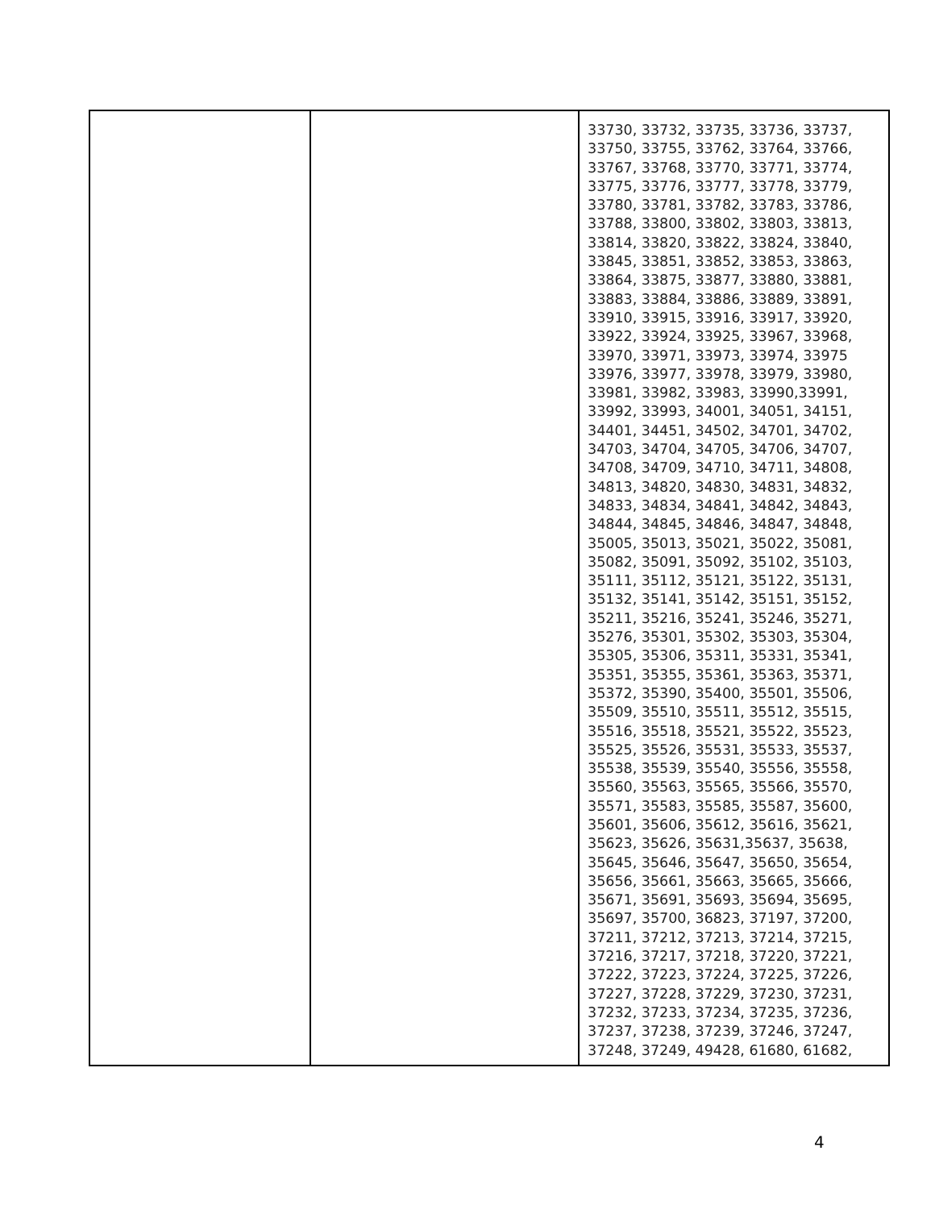| | | 33730, 33732, 33735, 33736, 33737, 33750, 33755, 33762, 33764, 33766, 33767, 33768, 33770, 33771, 33774, 33775, 33776, 33777, 33778, 33779, 33780, 33781, 33782, 33783, 33786, 33788, 33800, 33802, 33803, 33813, 33814, 33820, 33822, 33824, 33840, 33845, 33851, 33852, 33853, 33863, 33864, 33875, 33877, 33880, 33881, 33883, 33884, 33886, 33889, 33891, 33910, 33915, 33916, 33917, 33920, 33922, 33924, 33925, 33967, 33968, 33970, 33971, 33973, 33974, 33975 33976, 33977, 33978, 33979, 33980, 33981, 33982, 33983, 33990,33991, 33992, 33993, 34001, 34051, 34151, 34401, 34451, 34502, 34701, 34702, 34703, 34704, 34705, 34706, 34707, 34708, 34709, 34710, 34711, 34808, 34813, 34820, 34830, 34831, 34832, 34833, 34834, 34841, 34842, 34843, 34844, 34845, 34846, 34847, 34848, 35005, 35013, 35021, 35022, 35081, 35082, 35091, 35092, 35102, 35103, 35111, 35112, 35121, 35122, 35131, 35132, 35141, 35142, 35151, 35152, 35211, 35216, 35241, 35246, 35271, 35276, 35301, 35302, 35303, 35304, 35305, 35306, 35311, 35331, 35341, 35351, 35355, 35361, 35363, 35371, 35372, 35390, 35400, 35501, 35506, 35509, 35510, 35511, 35512, 35515, 35516, 35518, 35521, 35522, 35523, 35525, 35526, 35531, 35533, 35537, 35538, 35539, 35540, 35556, 35558, 35560, 35563, 35565, 35566, 35570, 35571, 35583, 35585, 35587, 35600, 35601, 35606, 35612, 35616, 35621, 35623, 35626, 35631,35637, 35638, 35645, 35646, 35647, 35650, 35654, 35656, 35661, 35663, 35665, 35666, 35671, 35691, 35693, 35694, 35695, 35697, 35700, 36823, 37197, 37200, 37211, 37212, 37213, 37214, 37215, 37216, 37217, 37218, 37220, 37221, 37222, 37223, 37224, 37225, 37226, 37227, 37228, 37229, 37230, 37231, 37232, 37233, 37234, 37235, 37236, 37237, 37238, 37239, 37246, 37247, 37248, 37249, 49428, 61680, 61682, |
4